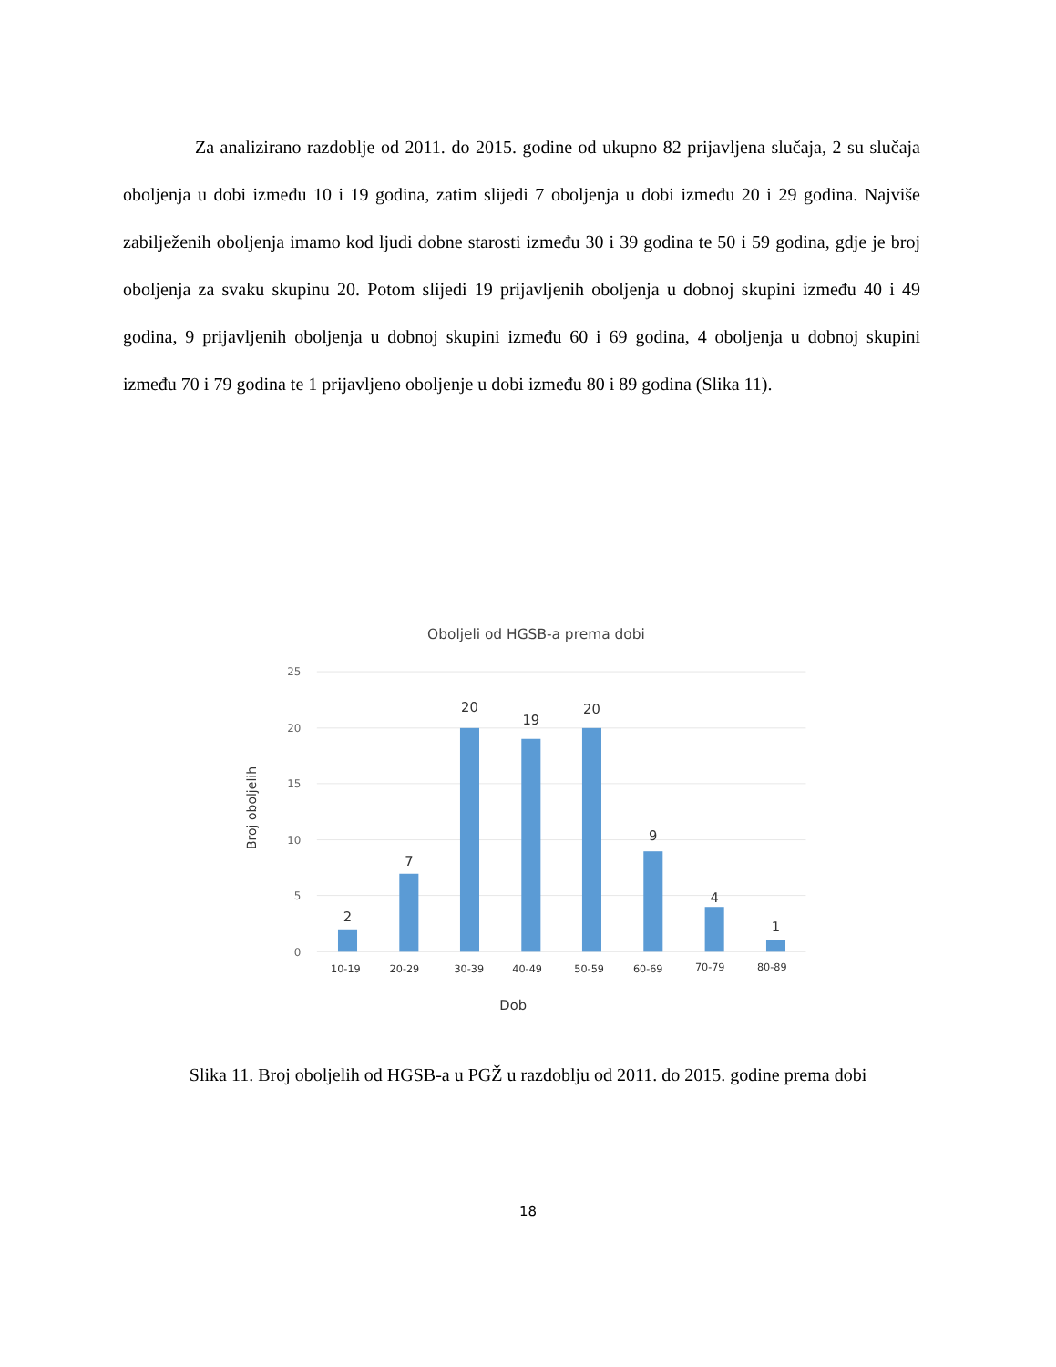Za analizirano razdoblje od 2011. do 2015. godine od ukupno 82 prijavljena slučaja, 2 su slučaja oboljenja u dobi između 10 i 19 godina, zatim slijedi 7 oboljenja u dobi između 20 i 29 godina. Najviše zabilježenih oboljenja imamo kod ljudi dobne starosti između 30 i 39 godina te 50 i 59 godina, gdje je broj oboljenja za svaku skupinu 20. Potom slijedi 19 prijavljenih oboljenja u dobnoj skupini između 40 i 49 godina, 9 prijavljenih oboljenja u dobnoj skupini između 60 i 69 godina, 4 oboljenja u dobnoj skupini između 70 i 79 godina te 1 prijavljeno oboljenje u dobi između 80 i 89 godina (Slika 11).
Oboljeli od HGSB-a prema dobi
25
20
15
10
5
0
Broj oboljelih
2
7
20
19
20
9
4
1
10-19
20-29
30-39
40-49
50-59
60-69
70-79
80-89
Dob
Slika 11. Broj oboljelih od HGSB-a u PGŽ u razdoblju od 2011. do 2015. godine prema dobi
18